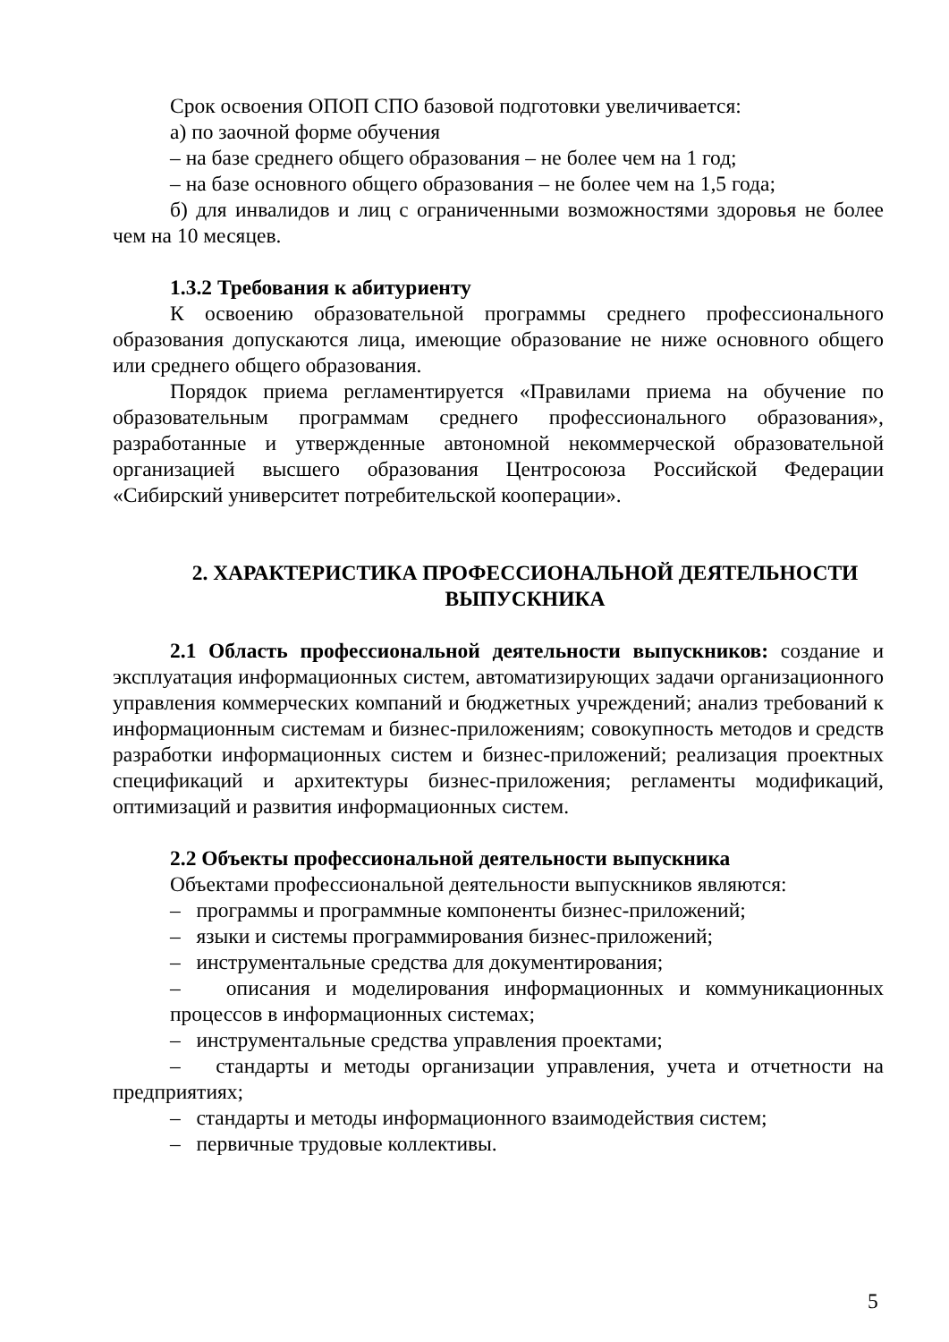Срок освоения ОПОП СПО базовой подготовки увеличивается:
а) по заочной форме обучения
– на базе среднего общего образования – не более чем на 1 год;
– на базе основного общего образования – не более чем на 1,5 года;
б) для инвалидов и лиц с ограниченными возможностями здоровья не более чем на 10 месяцев.
1.3.2 Требования к абитуриенту
К освоению образовательной программы среднего профессионального образования допускаются лица, имеющие образование не ниже основного общего или среднего общего образования.
Порядок приема регламентируется «Правилами приема на обучение по образовательным программам среднего профессионального образования», разработанные и утвержденные автономной некоммерческой образовательной организацией высшего образования Центросоюза Российской Федерации «Сибирский университет потребительской кооперации».
2. ХАРАКТЕРИСТИКА ПРОФЕССИОНАЛЬНОЙ ДЕЯТЕЛЬНОСТИ ВЫПУСКНИКА
2.1 Область профессиональной деятельности выпускников: создание и эксплуатация информационных систем, автоматизирующих задачи организационного управления коммерческих компаний и бюджетных учреждений; анализ требований к информационным системам и бизнес-приложениям; совокупность методов и средств разработки информационных систем и бизнес-приложений; реализация проектных спецификаций и архитектуры бизнес-приложения; регламенты модификаций, оптимизаций и развития информационных систем.
2.2 Объекты профессиональной деятельности выпускника
Объектами профессиональной деятельности выпускников являются:
– программы и программные компоненты бизнес-приложений;
– языки и системы программирования бизнес-приложений;
– инструментальные средства для документирования;
– описания и моделирования информационных и коммуникационных процессов в информационных системах;
– инструментальные средства управления проектами;
– стандарты и методы организации управления, учета и отчетности на предприятиях;
– стандарты и методы информационного взаимодействия систем;
– первичные трудовые коллективы.
5